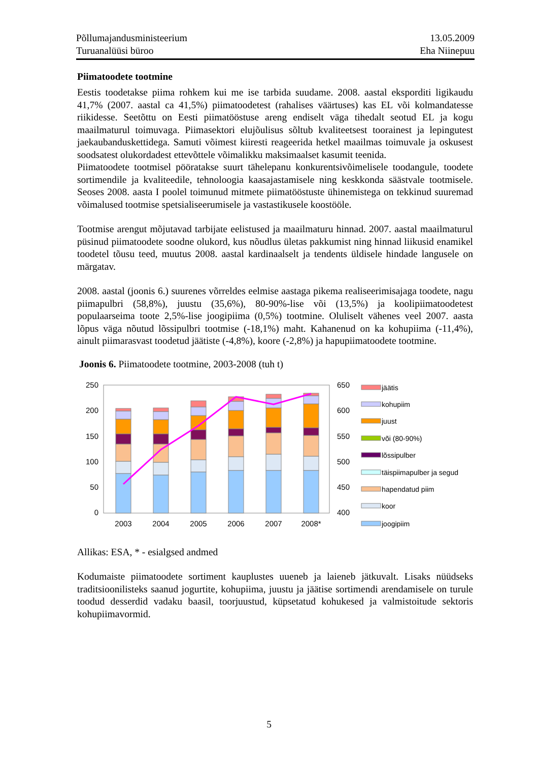Põllumajandusministeerium
Turuanalüüsi büroo
13.05.2009
Eha Niinepuu
Piimatoodete tootmine
Eestis toodetakse piima rohkem kui me ise tarbida suudame. 2008. aastal eksporditi ligikaudu 41,7% (2007. aastal ca 41,5%) piimatoodetest (rahalises väärtuses) kas EL või kolmandatesse riikidesse. Seetõttu on Eesti piimatööstuse areng endiselt väga tihedalt seotud EL ja kogu maailmaturul toimuvaga. Piimasektori elujõulisus sõltub kvaliteetsest toorainest ja lepingutest jaekaubanduskettidega. Samuti võimest kiiresti reageerida hetkel maailmas toimuvale ja oskusest soodsatest olukordadest ettevõttele võimalikku maksimaalset kasumit teenida.
Piimatoodete tootmisel pööratakse suurt tähelepanu konkurentsivõimelisele toodangule, toodete sortimendile ja kvaliteedile, tehnoloogia kaasajastamisele ning keskkonda säästvale tootmisele. Seoses 2008. aasta I poolel toimunud mitmete piimatööstuste ühinemistega on tekkinud suuremad võimalused tootmise spetsialiseerumisele ja vastastikusele koostööle.
Tootmise arengut mõjutavad tarbijate eelistused ja maailmaturu hinnad. 2007. aastal maailmaturul püsinud piimatoodete soodne olukord, kus nõudlus ületas pakkumist ning hinnad liikusid enamikel toodetel tõusu teed, muutus 2008. aastal kardinaalselt ja tendents üldisele hindade langusele on märgatav.
2008. aastal (joonis 6.) suurenes võrreldes eelmise aastaga pikema realiseerimisajaga toodete, nagu piimapulbri (58,8%), juustu (35,6%), 80-90%-lise või (13,5%) ja koolipiimatoodetest populaarseima toote 2,5%-lise joogipiima (0,5%) tootmine. Oluliselt vähenes veel 2007. aasta lõpus väga nõutud lõssipulbri tootmise (-18,1%) maht. Kahanenud on ka kohupiima (-11,4%), ainult piimarasvast toodetud jäätiste (-4,8%), koore (-2,8%) ja hapupiimatoodete tootmine.
Joonis 6. Piimatoodete tootmine, 2003-2008 (tuh t)
250
200
150
100
50
0
650
600
550
500
450
400
2003
2004
2005
2006
2007
2008*
jäätis
kohupiim
juust
või (80-90%)
lõssipulber
täispiimapulber ja segud
hapendatud piim
koor
joogipiim
Allikas: ESA, * - esialgsed andmed
Kodumaiste piimatoodete sortiment kauplustes uueneb ja laieneb jätkuvalt. Lisaks nüüdseks traditsioonilisteks saanud jogurtite, kohupiima, juustu ja jäätise sortimendi arendamisele on turule toodud desserdid vadaku baasil, toorjuustud, küpsetatud kohukesed ja valmistoitude sektoris kohupiimavormid.
5